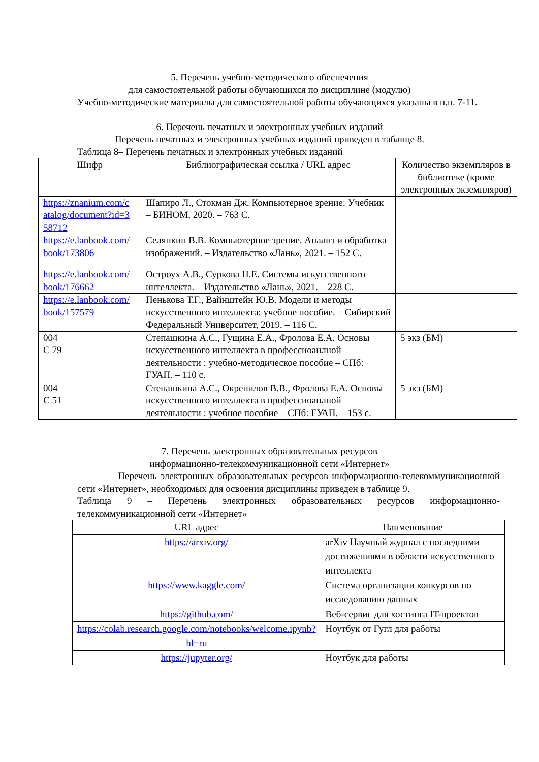5. Перечень учебно-методического обеспечения
для самостоятельной работы обучающихся по дисциплине (модулю)
Учебно-методические материалы для самостоятельной работы обучающихся указаны в п.п. 7-11.
6. Перечень печатных и электронных учебных изданий
Перечень печатных и электронных учебных изданий приведен в таблице 8.
Таблица 8– Перечень печатных и электронных учебных изданий
| Шифр | Библиографическая ссылка / URL адрес | Количество экземпляров в библиотеке (кроме электронных экземпляров) |
| --- | --- | --- |
| https://znanium.com/c atalog/document?id=3 58712 | Шапиро Л., Стокман Дж. Компьютерное зрение: Учебник – БИНОМ, 2020. – 763 С. | |
| https://e.lanbook.com/ book/173806 | Селянкин В.В. Компьютерное зрение. Анализ и обработка изображений. – Издательство «Лань», 2021. – 152 С. | |
| https://e.lanbook.com/ book/176662 | Остроух А.В., Суркова Н.Е. Системы искусственного интеллекта. – Издательство «Лань», 2021. – 228 С. | |
| https://e.lanbook.com/ book/157579 | Пенькова Т.Г., Вайнштейн Ю.В. Модели и методы искусственного интеллекта: учебное пособие. – Сибирский Федеральный Университет, 2019. – 116 С. | |
| 004 С 79 | Степашкина А.С., Гущина Е.А., Фролова Е.А. Основы искусственного интеллекта в профессиоанлной деятельности : учебно-методическое пособие – СПб: ГУАП. – 110 с. | 5 экз (БМ) |
| 004 С 51 | Степашкина А.С., Окрепилов В.В., Фролова Е.А. Основы искусственного интеллекта в профессиоанлной деятельности : учебное пособие – СПб: ГУАП. – 153 с. | 5 экз (БМ) |
7. Перечень электронных образовательных ресурсов
информационно-телекоммуникационной сети «Интернет»
Перечень электронных образовательных ресурсов информационно-телекоммуникационной сети «Интернет», необходимых для освоения дисциплины приведен в таблице 9.
Таблица 9 – Перечень электронных образовательных ресурсов информационно-телекоммуникационной сети «Интернет»
| URL адрес | Наименование |
| --- | --- |
| https://arxiv.org/ | arXiv Научный журнал с последними достижениями в области искусственного интеллекта |
| https://www.kaggle.com/ | Система организации конкурсов по исследованию данных |
| https://github.com/ | Веб-сервис для хостинга IT-проектов |
| https://colab.research.google.com/notebooks/welcome.ipynb?hl=ru | Ноутбук от Гугл для работы |
| https://jupyter.org/ | Ноутбук для работы |